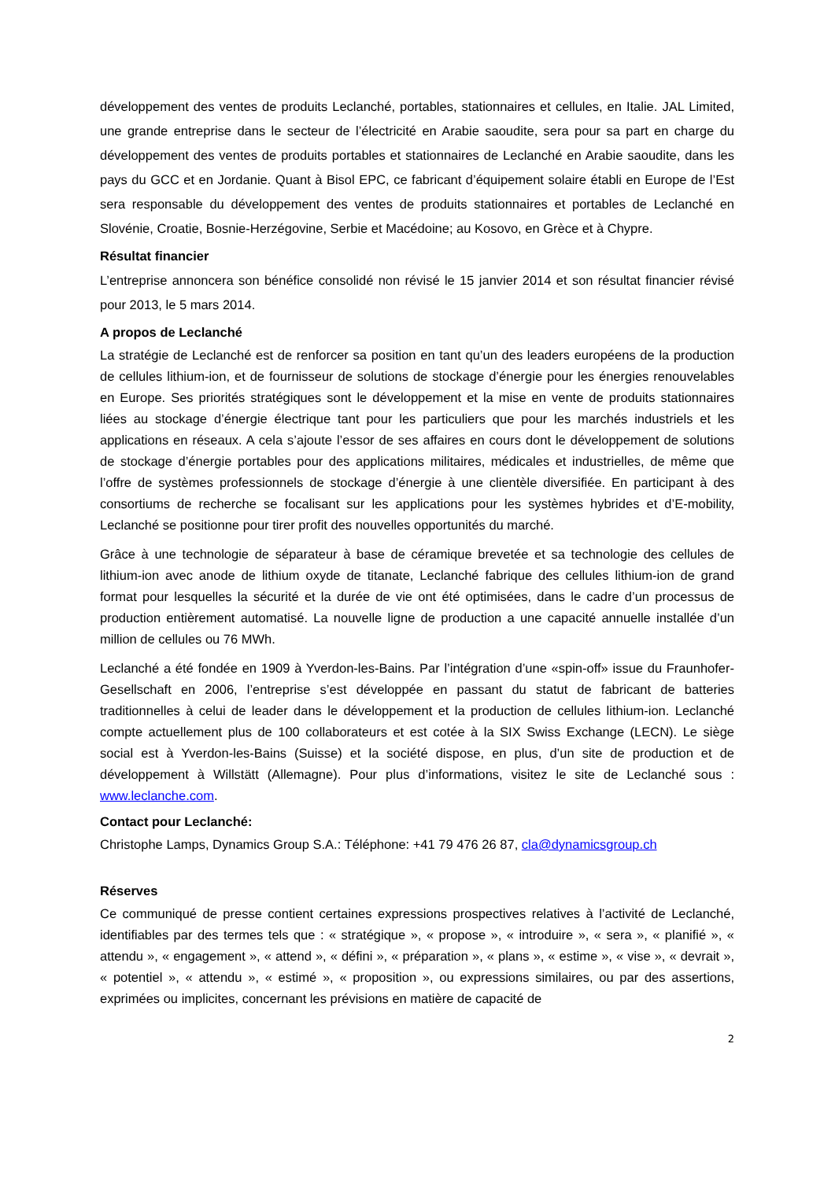développement des ventes de produits Leclanché, portables, stationnaires et cellules, en Italie. JAL Limited, une grande entreprise dans le secteur de l’électricité en Arabie saoudite, sera pour sa part en charge du développement des ventes de produits portables et stationnaires de Leclanché en Arabie saoudite, dans les pays du GCC et en Jordanie. Quant à Bisol EPC, ce fabricant d’équipement solaire établi en Europe de l’Est sera responsable du développement des ventes de produits stationnaires et portables de Leclanché en Slovénie, Croatie, Bosnie-Herzégovine, Serbie et Macédoine; au Kosovo, en Grèce et à Chypre.
Résultat financier
L’entreprise annoncera son bénéfice consolidé non révisé le 15 janvier 2014 et son résultat financier révisé pour 2013, le 5 mars 2014.
A propos de Leclanché
La stratégie de Leclanché est de renforcer sa position en tant qu’un des leaders européens de la production de cellules lithium-ion, et de fournisseur de solutions de stockage d’énergie pour les énergies renouvelables en Europe. Ses priorités stratégiques sont le développement et la mise en vente de produits stationnaires liées au stockage d’énergie électrique tant pour les particuliers que pour les marchés industriels et les applications en réseaux. A cela s’ajoute l’essor de ses affaires en cours dont le développement de solutions de stockage d’énergie portables pour des applications militaires, médicales et industrielles, de même que l’offre de systèmes professionnels de stockage d’énergie à une clientèle diversifiée. En participant à des consortiums de recherche se focalisant sur les applications pour les systèmes hybrides et d’E-mobility, Leclanché se positionne pour tirer profit des nouvelles opportunités du marché.
Grâce à une technologie de séparateur à base de céramique brevetée et sa technologie des cellules de lithium-ion avec anode de lithium oxyde de titanate, Leclanché fabrique des cellules lithium-ion de grand format pour lesquelles la sécurité et la durée de vie ont été optimisées, dans le cadre d’un processus de production entièrement automatisé. La nouvelle ligne de production a une capacité annuelle installée d’un million de cellules ou 76 MWh.
Leclanché a été fondée en 1909 à Yverdon-les-Bains. Par l’intégration d’une «spin-off» issue du Fraunhofer-Gesellschaft en 2006, l’entreprise s’est développée en passant du statut de fabricant de batteries traditionnelles à celui de leader dans le développement et la production de cellules lithium-ion. Leclanché compte actuellement plus de 100 collaborateurs et est cotée à la SIX Swiss Exchange (LECN). Le siège social est à Yverdon-les-Bains (Suisse) et la société dispose, en plus, d’un site de production et de développement à Willstätt (Allemagne). Pour plus d’informations, visitez le site de Leclanché sous : www.leclanche.com.
Contact pour Leclanché:
Christophe Lamps, Dynamics Group S.A.: Téléphone: +41 79 476 26 87, cla@dynamicsgroup.ch
Réserves
Ce communiqué de presse contient certaines expressions prospectives relatives à l’activité de Leclanché, identifiables par des termes tels que : « stratégique », « propose », « introduire », « sera », « planifié », « attendu », « engagement », « attend », « défini », « préparation », « plans », « estime », « vise », « devrait », « potentiel », « attendu », « estimé », « proposition », ou expressions similaires, ou par des assertions, exprimées ou implicites, concernant les prévisions en matière de capacité de
2